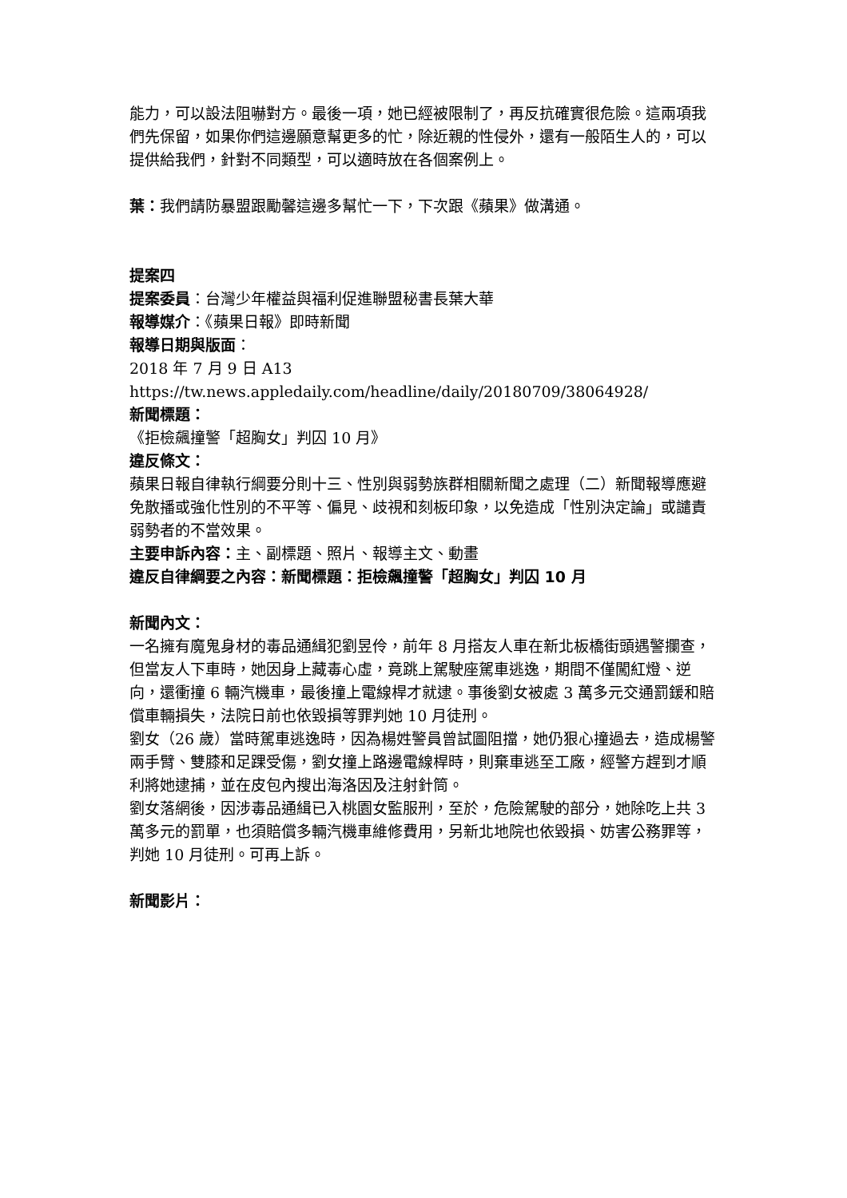能力，可以設法阻嚇對方。最後一項，她已經被限制了，再反抗確實很危險。這兩項我們先保留，如果你們這邊願意幫更多的忙，除近親的性侵外，還有一般陌生人的，可以提供給我們，針對不同類型，可以適時放在各個案例上。
葉：我們請防暴盟跟勵馨這邊多幫忙一下，下次跟《蘋果》做溝通。
提案四
提案委員：台灣少年權益與福利促進聯盟秘書長葉大華
報導媒介：《蘋果日報》即時新聞
報導日期與版面：
2018 年 7 月 9 日 A13
https://tw.news.appledaily.com/headline/daily/20180709/38064928/
新聞標題：
《拒檢飆撞警「超胸女」判囚 10 月》
違反條文：
蘋果日報自律執行綱要分則十三、性別與弱勢族群相關新聞之處理（二）新聞報導應避免散播或強化性別的不平等、偏見、歧視和刻板印象，以免造成「性別決定論」或譴責弱勢者的不當效果。
主要申訴內容：主、副標題、照片、報導主文、動畫
違反自律綱要之內容：新聞標題：拒檢飆撞警「超胸女」判囚 10 月
新聞內文：
一名擁有魔鬼身材的毒品通緝犯劉昱伶，前年 8 月搭友人車在新北板橋街頭遇警攔查，但當友人下車時，她因身上藏毒心虛，竟跳上駕駛座駕車逃逸，期間不僅闖紅燈、逆向，還衝撞 6 輛汽機車，最後撞上電線桿才就逮。事後劉女被處 3 萬多元交通罰鍰和賠償車輛損失，法院日前也依毀損等罪判她 10 月徒刑。
劉女（26 歲）當時駕車逃逸時，因為楊姓警員曾試圖阻擋，她仍狠心撞過去，造成楊警兩手臂、雙膝和足踝受傷，劉女撞上路邊電線桿時，則棄車逃至工廠，經警方趕到才順利將她逮捕，並在皮包內搜出海洛因及注射針筒。
劉女落網後，因涉毒品通緝已入桃園女監服刑，至於，危險駕駛的部分，她除吃上共 3 萬多元的罰單，也須賠償多輛汽機車維修費用，另新北地院也依毀損、妨害公務罪等，判她 10 月徒刑。可再上訴。
新聞影片：